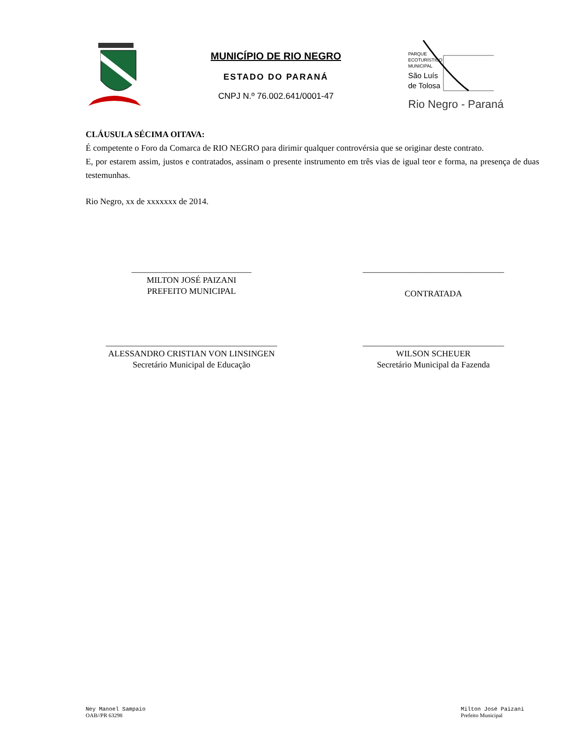MUNICÍPIO DE RIO NEGRO
ESTADO DO PARANÁ
CNPJ N.º 76.002.641/0001-47
PARQUE
ECOTURÍSTICO
MUNICIPAL
São Luís
de Tolosa
Rio Negro - Paraná
CLÁUSULA SÉCIMA OITAVA:
É competente o Foro da Comarca de RIO NEGRO para dirimir qualquer controvérsia que se originar deste contrato.
E, por estarem assim, justos e contratados, assinam o presente instrumento em três vias de igual teor e forma, na presença de duas testemunhas.
Rio Negro, xx de xxxxxxx de 2014.
____________________________
MILTON JOSÉ PAIZANI
PREFEITO MUNICIPAL
_________________________________
CONTRATADA
________________________________________
ALESSANDRO CRISTIAN VON LINSINGEN
Secretário Municipal de Educação
_________________________________
WILSON SCHEUER
Secretário Municipal da Fazenda
Ney Manoel Sampaio
OAB//PR 63298
Milton José Paizani
Prefeito Municipal